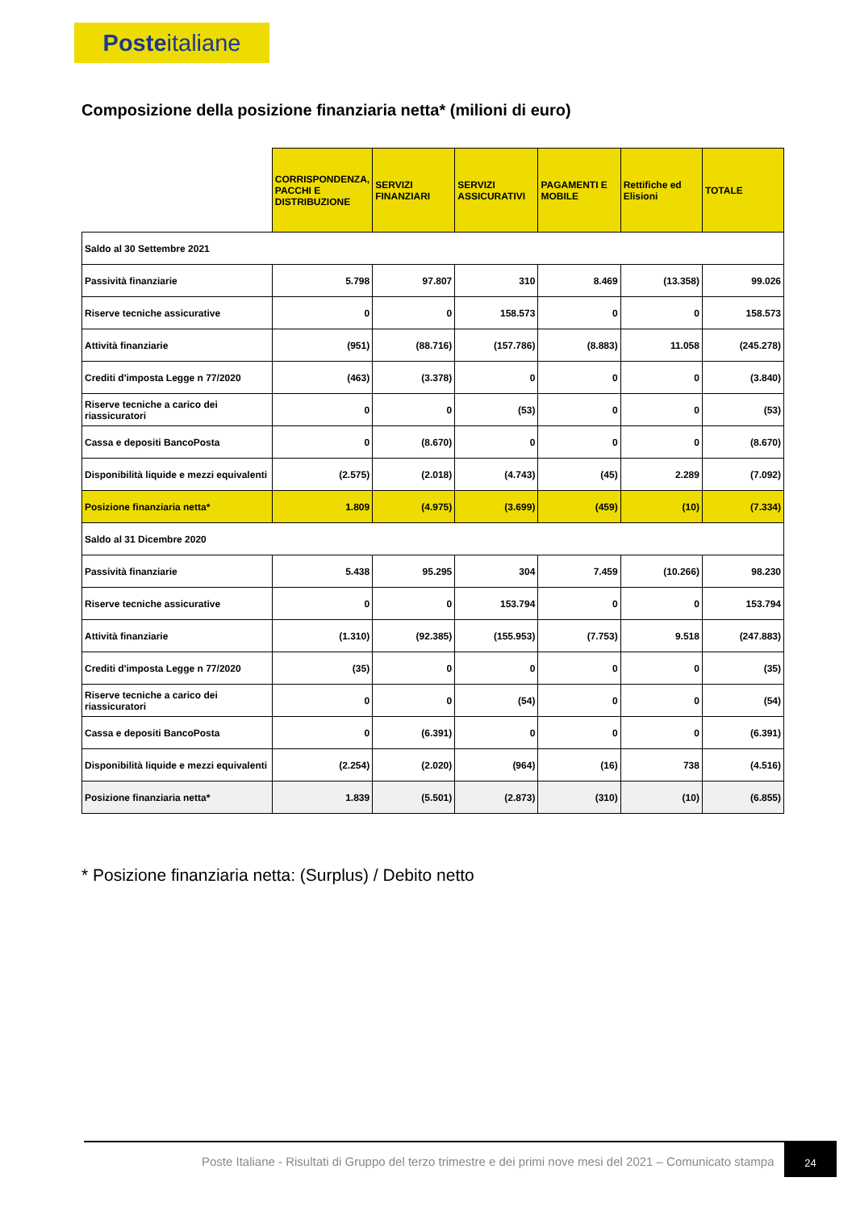Posteitaliane
Composizione della posizione finanziaria netta* (milioni di euro)
| | CORRISPONDENZA, PACCHI E DISTRIBUZIONE | SERVIZI FINANZIARI | SERVIZI ASSICURATIVI | PAGAMENTI E MOBILE | Rettifiche ed Elisioni | TOTALE |
| --- | --- | --- | --- | --- | --- | --- |
| Saldo al 30 Settembre 2021 | | | | | | |
| Passività finanziarie | 5.798 | 97.807 | 310 | 8.469 | (13.358) | 99.026 |
| Riserve tecniche assicurative | 0 | 0 | 158.573 | 0 | 0 | 158.573 |
| Attività finanziarie | (951) | (88.716) | (157.786) | (8.883) | 11.058 | (245.278) |
| Crediti d'imposta Legge n 77/2020 | (463) | (3.378) | 0 | 0 | 0 | (3.840) |
| Riserve tecniche a carico dei riassicuratori | 0 | 0 | (53) | 0 | 0 | (53) |
| Cassa e depositi BancoPosta | 0 | (8.670) | 0 | 0 | 0 | (8.670) |
| Disponibilità liquide e mezzi equivalenti | (2.575) | (2.018) | (4.743) | (45) | 2.289 | (7.092) |
| Posizione finanziaria netta* | 1.809 | (4.975) | (3.699) | (459) | (10) | (7.334) |
| Saldo al 31 Dicembre 2020 | | | | | | |
| Passività finanziarie | 5.438 | 95.295 | 304 | 7.459 | (10.266) | 98.230 |
| Riserve tecniche assicurative | 0 | 0 | 153.794 | 0 | 0 | 153.794 |
| Attività finanziarie | (1.310) | (92.385) | (155.953) | (7.753) | 9.518 | (247.883) |
| Crediti d'imposta Legge n 77/2020 | (35) | 0 | 0 | 0 | 0 | (35) |
| Riserve tecniche a carico dei riassicuratori | 0 | 0 | (54) | 0 | 0 | (54) |
| Cassa e depositi BancoPosta | 0 | (6.391) | 0 | 0 | 0 | (6.391) |
| Disponibilità liquide e mezzi equivalenti | (2.254) | (2.020) | (964) | (16) | 738 | (4.516) |
| Posizione finanziaria netta* | 1.839 | (5.501) | (2.873) | (310) | (10) | (6.855) |
* Posizione finanziaria netta: (Surplus) / Debito netto
Poste Italiane - Risultati di Gruppo del terzo trimestre e dei primi nove mesi del 2021 – Comunicato stampa
24